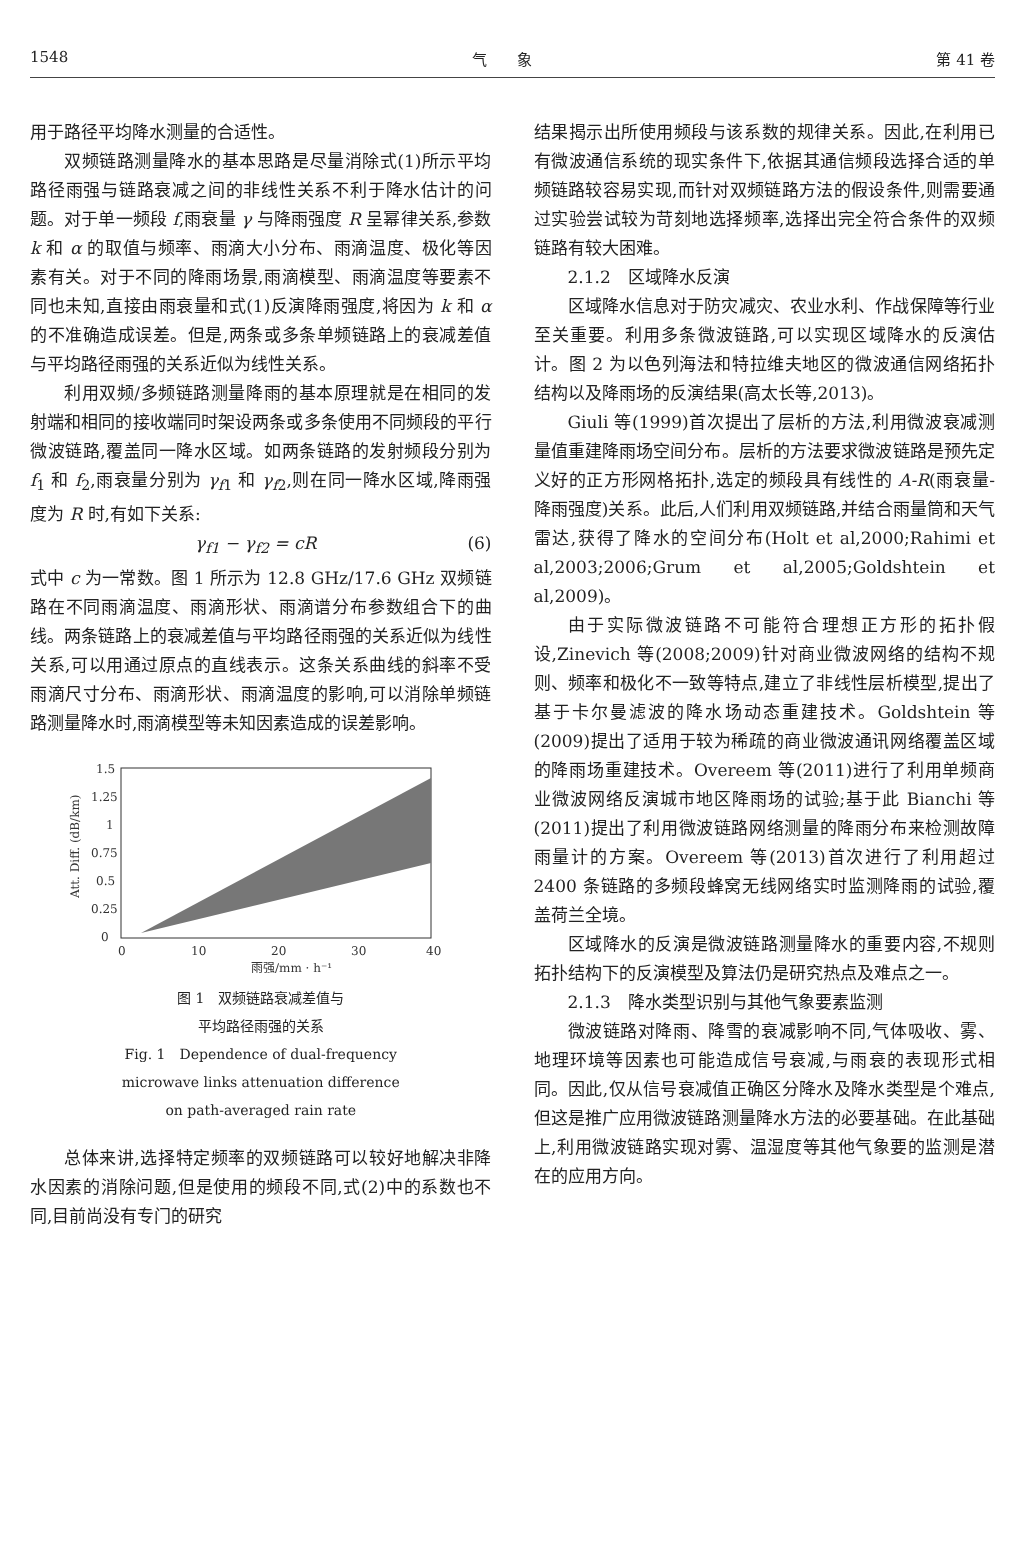1548 气　　象 第 41 卷
用于路径平均降水测量的合适性。
双频链路测量降水的基本思路是尽量消除式(1)所示平均路径雨强与链路衰减之间的非线性关系不利于降水估计的问题。对于单一频段 f,雨衰量 γ 与降雨强度 R 呈幂律关系,参数 k 和 α 的取值与频率、雨滴大小分布、雨滴温度、极化等因素有关。对于不同的降雨场景,雨滴模型、雨滴温度等要素不同也未知,直接由雨衰量和式(1)反演降雨强度,将因为 k 和 α 的不准确造成误差。但是,两条或多条单频链路上的衰减差值与平均路径雨强的关系近似为线性关系。
利用双频/多频链路测量降雨的基本原理就是在相同的发射端和相同的接收端同时架设两条或多条使用不同频段的平行微波链路,覆盖同一降水区域。如两条链路的发射频段分别为 f<sub>1</sub> 和 f<sub>2</sub>,雨衰量分别为 γ<sub>f1</sub> 和 γ<sub>f2</sub>,则在同一降水区域,降雨强度为 R 时,有如下关系:
γ<sub>f1</sub> − γ<sub>f2</sub> = cR (6)
式中 c 为一常数。图 1 所示为 12.8 GHz/17.6 GHz 双频链路在不同雨滴温度、雨滴形状、雨滴谱分布参数组合下的曲线。两条链路上的衰减差值与平均路径雨强的关系近似为线性关系,可以用通过原点的直线表示。这条关系曲线的斜率不受雨滴尺寸分布、雨滴形状、雨滴温度的影响,可以消除单频链路测量降水时,雨滴模型等未知因素造成的误差影响。
0
0.25
0.5
0.75
1
1.25
1.5
0
10
20
30
40
雨强/mm · h⁻¹
Att. Diff. (dB/km)
图 1　双频链路衰减差值与
平均路径雨强的关系
Fig. 1　Dependence of dual-frequency
microwave links attenuation difference
on path-averaged rain rate
总体来讲,选择特定频率的双频链路可以较好地解决非降水因素的消除问题,但是使用的频段不同,式(2)中的系数也不同,目前尚没有专门的研究
结果揭示出所使用频段与该系数的规律关系。因此,在利用已有微波通信系统的现实条件下,依据其通信频段选择合适的单频链路较容易实现,而针对双频链路方法的假设条件,则需要通过实验尝试较为苛刻地选择频率,选择出完全符合条件的双频链路有较大困难。
2.1.2　区域降水反演
区域降水信息对于防灾减灾、农业水利、作战保障等行业至关重要。利用多条微波链路,可以实现区域降水的反演估计。图 2 为以色列海法和特拉维夫地区的微波通信网络拓扑结构以及降雨场的反演结果(高太长等,2013)。
Giuli 等(1999)首次提出了层析的方法,利用微波衰减测量值重建降雨场空间分布。层析的方法要求微波链路是预先定义好的正方形网格拓扑,选定的频段具有线性的 A-R(雨衰量-降雨强度)关系。此后,人们利用双频链路,并结合雨量筒和天气雷达,获得了降水的空间分布(Holt et al,2000;Rahimi et al,2003;2006;Grum et al,2005;Goldshtein et al,2009)。
由于实际微波链路不可能符合理想正方形的拓扑假设,Zinevich 等(2008;2009)针对商业微波网络的结构不规则、频率和极化不一致等特点,建立了非线性层析模型,提出了基于卡尔曼滤波的降水场动态重建技术。Goldshtein 等(2009)提出了适用于较为稀疏的商业微波通讯网络覆盖区域的降雨场重建技术。Overeem 等(2011)进行了利用单频商业微波网络反演城市地区降雨场的试验;基于此 Bianchi 等(2011)提出了利用微波链路网络测量的降雨分布来检测故障雨量计的方案。Overeem 等(2013)首次进行了利用超过 2400 条链路的多频段蜂窝无线网络实时监测降雨的试验,覆盖荷兰全境。
区域降水的反演是微波链路测量降水的重要内容,不规则拓扑结构下的反演模型及算法仍是研究热点及难点之一。
2.1.3　降水类型识别与其他气象要素监测
微波链路对降雨、降雪的衰减影响不同,气体吸收、雾、地理环境等因素也可能造成信号衰减,与雨衰的表现形式相同。因此,仅从信号衰减值正确区分降水及降水类型是个难点,但这是推广应用微波链路测量降水方法的必要基础。在此基础上,利用微波链路实现对雾、温湿度等其他气象要的监测是潜在的应用方向。